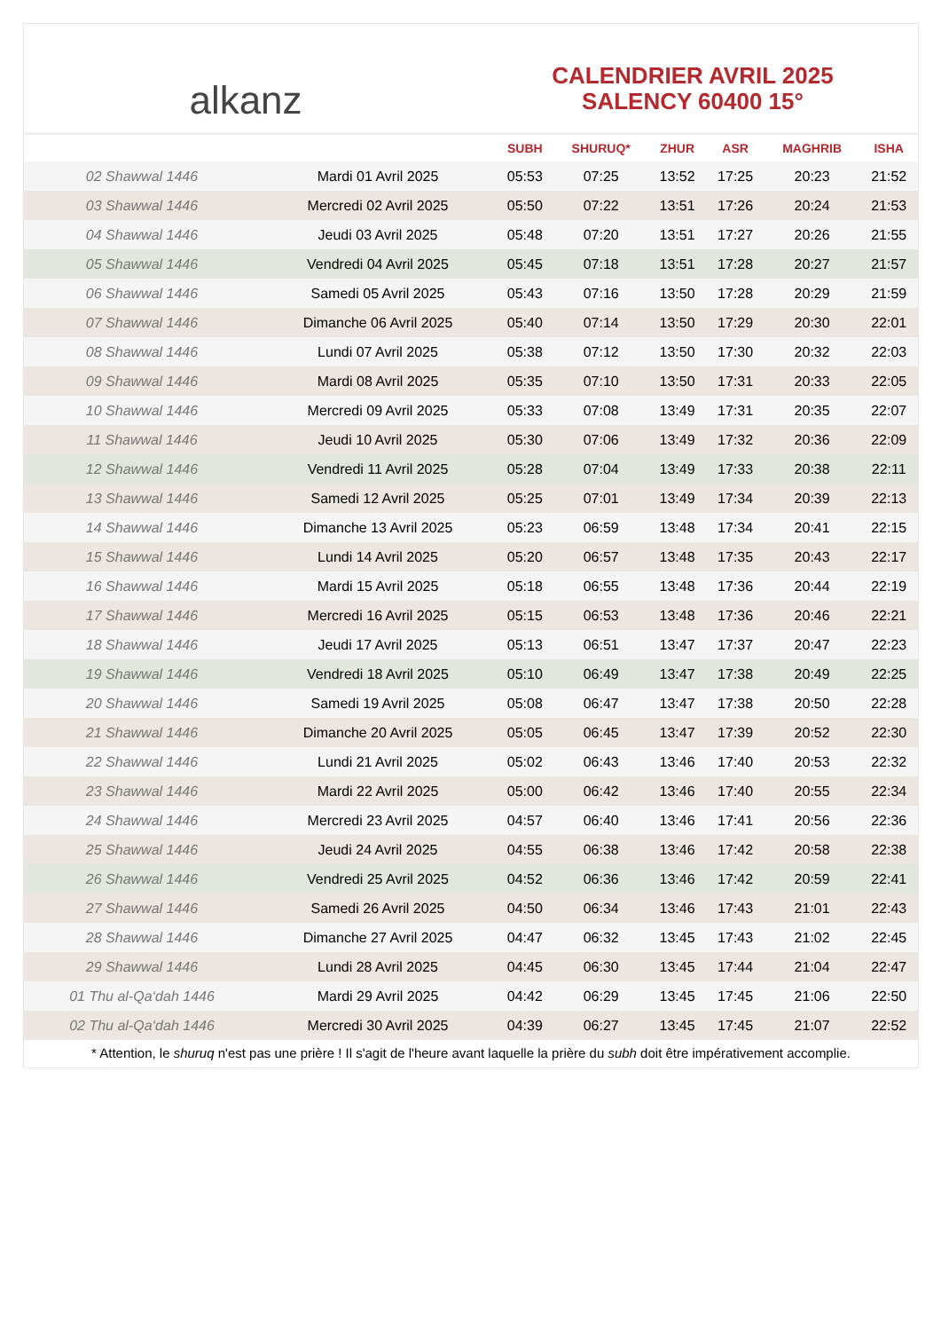alkanz
CALENDRIER AVRIL 2025
SALENCY 60400 15°
| | | SUBH | SHURUQ* | ZHUR | ASR | MAGHRIB | ISHA |
| --- | --- | --- | --- | --- | --- | --- | --- |
| 02 Shawwal 1446 | Mardi 01 Avril 2025 | 05:53 | 07:25 | 13:52 | 17:25 | 20:23 | 21:52 |
| 03 Shawwal 1446 | Mercredi 02 Avril 2025 | 05:50 | 07:22 | 13:51 | 17:26 | 20:24 | 21:53 |
| 04 Shawwal 1446 | Jeudi 03 Avril 2025 | 05:48 | 07:20 | 13:51 | 17:27 | 20:26 | 21:55 |
| 05 Shawwal 1446 | Vendredi 04 Avril 2025 | 05:45 | 07:18 | 13:51 | 17:28 | 20:27 | 21:57 |
| 06 Shawwal 1446 | Samedi 05 Avril 2025 | 05:43 | 07:16 | 13:50 | 17:28 | 20:29 | 21:59 |
| 07 Shawwal 1446 | Dimanche 06 Avril 2025 | 05:40 | 07:14 | 13:50 | 17:29 | 20:30 | 22:01 |
| 08 Shawwal 1446 | Lundi 07 Avril 2025 | 05:38 | 07:12 | 13:50 | 17:30 | 20:32 | 22:03 |
| 09 Shawwal 1446 | Mardi 08 Avril 2025 | 05:35 | 07:10 | 13:50 | 17:31 | 20:33 | 22:05 |
| 10 Shawwal 1446 | Mercredi 09 Avril 2025 | 05:33 | 07:08 | 13:49 | 17:31 | 20:35 | 22:07 |
| 11 Shawwal 1446 | Jeudi 10 Avril 2025 | 05:30 | 07:06 | 13:49 | 17:32 | 20:36 | 22:09 |
| 12 Shawwal 1446 | Vendredi 11 Avril 2025 | 05:28 | 07:04 | 13:49 | 17:33 | 20:38 | 22:11 |
| 13 Shawwal 1446 | Samedi 12 Avril 2025 | 05:25 | 07:01 | 13:49 | 17:34 | 20:39 | 22:13 |
| 14 Shawwal 1446 | Dimanche 13 Avril 2025 | 05:23 | 06:59 | 13:48 | 17:34 | 20:41 | 22:15 |
| 15 Shawwal 1446 | Lundi 14 Avril 2025 | 05:20 | 06:57 | 13:48 | 17:35 | 20:43 | 22:17 |
| 16 Shawwal 1446 | Mardi 15 Avril 2025 | 05:18 | 06:55 | 13:48 | 17:36 | 20:44 | 22:19 |
| 17 Shawwal 1446 | Mercredi 16 Avril 2025 | 05:15 | 06:53 | 13:48 | 17:36 | 20:46 | 22:21 |
| 18 Shawwal 1446 | Jeudi 17 Avril 2025 | 05:13 | 06:51 | 13:47 | 17:37 | 20:47 | 22:23 |
| 19 Shawwal 1446 | Vendredi 18 Avril 2025 | 05:10 | 06:49 | 13:47 | 17:38 | 20:49 | 22:25 |
| 20 Shawwal 1446 | Samedi 19 Avril 2025 | 05:08 | 06:47 | 13:47 | 17:38 | 20:50 | 22:28 |
| 21 Shawwal 1446 | Dimanche 20 Avril 2025 | 05:05 | 06:45 | 13:47 | 17:39 | 20:52 | 22:30 |
| 22 Shawwal 1446 | Lundi 21 Avril 2025 | 05:02 | 06:43 | 13:46 | 17:40 | 20:53 | 22:32 |
| 23 Shawwal 1446 | Mardi 22 Avril 2025 | 05:00 | 06:42 | 13:46 | 17:40 | 20:55 | 22:34 |
| 24 Shawwal 1446 | Mercredi 23 Avril 2025 | 04:57 | 06:40 | 13:46 | 17:41 | 20:56 | 22:36 |
| 25 Shawwal 1446 | Jeudi 24 Avril 2025 | 04:55 | 06:38 | 13:46 | 17:42 | 20:58 | 22:38 |
| 26 Shawwal 1446 | Vendredi 25 Avril 2025 | 04:52 | 06:36 | 13:46 | 17:42 | 20:59 | 22:41 |
| 27 Shawwal 1446 | Samedi 26 Avril 2025 | 04:50 | 06:34 | 13:46 | 17:43 | 21:01 | 22:43 |
| 28 Shawwal 1446 | Dimanche 27 Avril 2025 | 04:47 | 06:32 | 13:45 | 17:43 | 21:02 | 22:45 |
| 29 Shawwal 1446 | Lundi 28 Avril 2025 | 04:45 | 06:30 | 13:45 | 17:44 | 21:04 | 22:47 |
| 01 Thu al-Qa‘dah 1446 | Mardi 29 Avril 2025 | 04:42 | 06:29 | 13:45 | 17:45 | 21:06 | 22:50 |
| 02 Thu al-Qa‘dah 1446 | Mercredi 30 Avril 2025 | 04:39 | 06:27 | 13:45 | 17:45 | 21:07 | 22:52 |
* Attention, le shuruq n'est pas une prière ! Il s'agit de l'heure avant laquelle la prière du subh doit être impérativement accomplie.